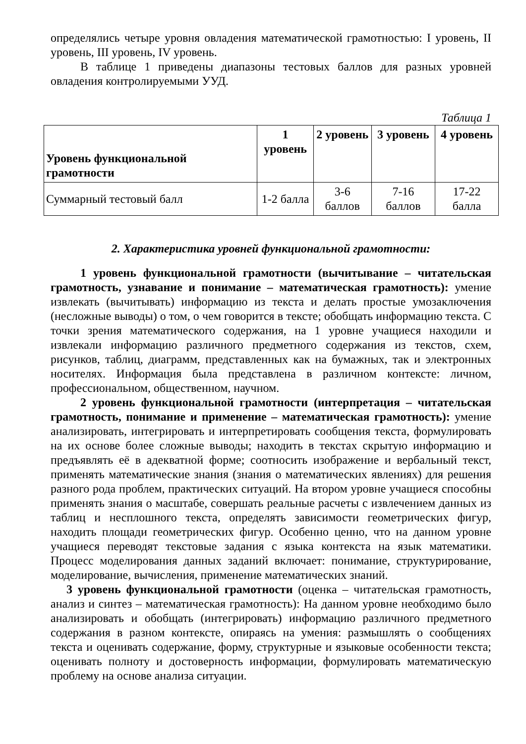определялись четыре уровня овладения математической грамотностью: I уровень, II уровень, III уровень, IV уровень.
В таблице 1 приведены диапазоны тестовых баллов для разных уровней овладения контролируемыми УУД.
Таблица 1
| Уровень функциональной грамотности | 1 уровень | 2 уровень | 3 уровень | 4 уровень |
| --- | --- | --- | --- | --- |
| Суммарный тестовый балл | 1-2 балла | 3-6 баллов | 7-16 баллов | 17-22 балла |
2. Характеристика уровней функциональной грамотности:
1 уровень функциональной грамотности (вычитывание – читательская грамотность, узнавание и понимание – математическая грамотность): умение извлекать (вычитывать) информацию из текста и делать простые умозаключения (несложные выводы) о том, о чем говорится в тексте; обобщать информацию текста. С точки зрения математического содержания, на 1 уровне учащиеся находили и извлекали информацию различного предметного содержания из текстов, схем, рисунков, таблиц, диаграмм, представленных как на бумажных, так и электронных носителях. Информация была представлена в различном контексте: личном, профессиональном, общественном, научном.
2 уровень функциональной грамотности (интерпретация – читательская грамотность, понимание и применение – математическая грамотность): умение анализировать, интегрировать и интерпретировать сообщения текста, формулировать на их основе более сложные выводы; находить в текстах скрытую информацию и предъявлять её в адекватной форме; соотносить изображение и вербальный текст, применять математические знания (знания о математических явлениях) для решения разного рода проблем, практических ситуаций. На втором уровне учащиеся способны применять знания о масштабе, совершать реальные расчеты с извлечением данных из таблиц и несплошного текста, определять зависимости геометрических фигур, находить площади геометрических фигур. Особенно ценно, что на данном уровне учащиеся переводят текстовые задания с языка контекста на язык математики. Процесс моделирования данных заданий включает: понимание, структурирование, моделирование, вычисления, применение математических знаний.
3 уровень функциональной грамотности (оценка – читательская грамотность, анализ и синтез – математическая грамотность): На данном уровне необходимо было анализировать и обобщать (интегрировать) информацию различного предметного содержания в разном контексте, опираясь на умения: размышлять о сообщениях текста и оценивать содержание, форму, структурные и языковые особенности текста; оценивать полноту и достоверность информации, формулировать математическую проблему на основе анализа ситуации.